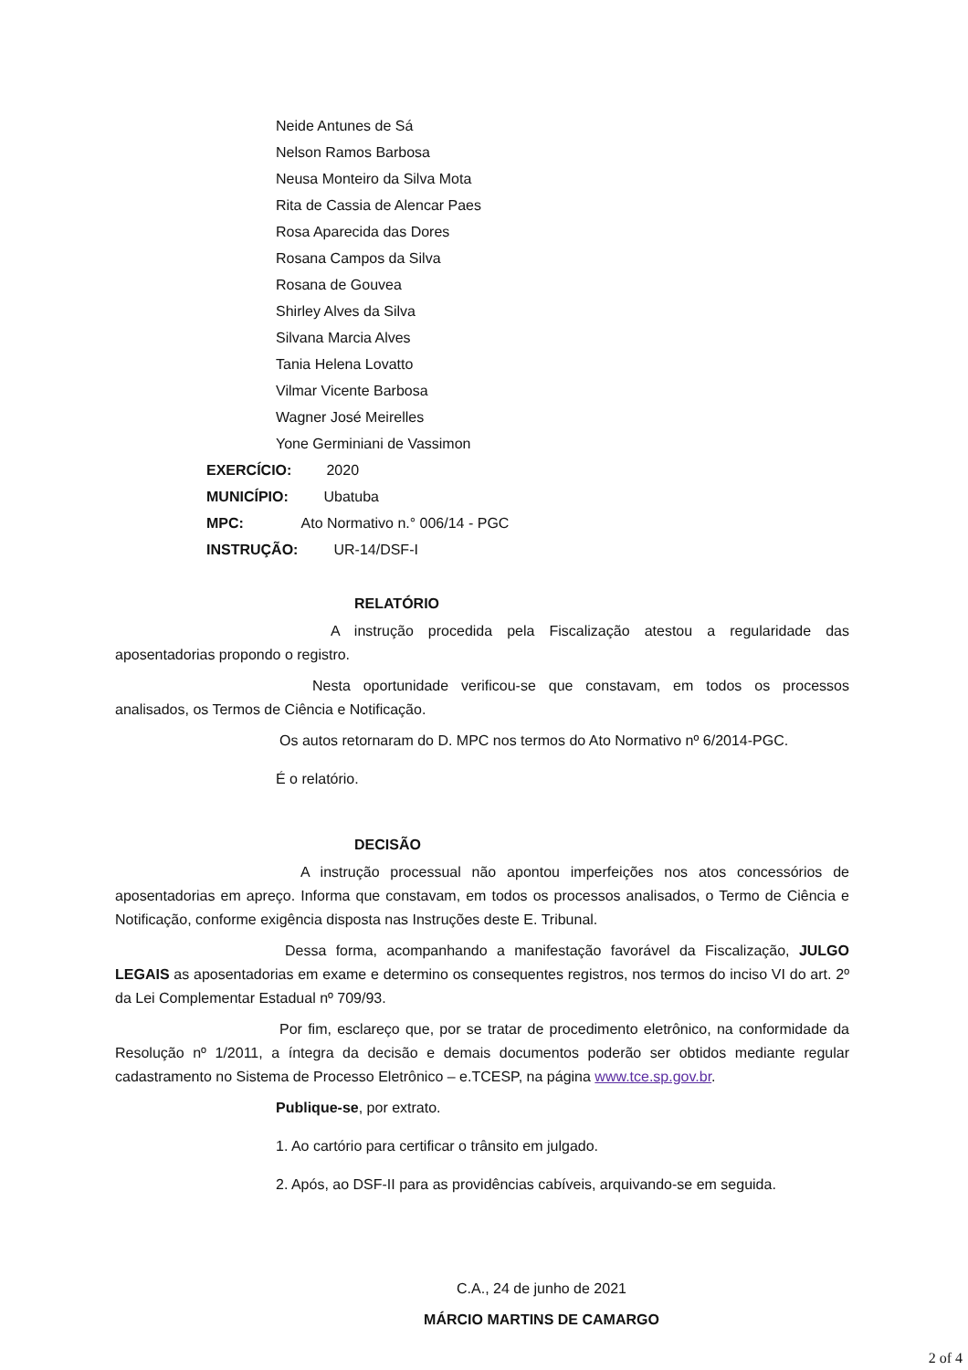Neide Antunes de Sá
Nelson Ramos Barbosa
Neusa Monteiro da Silva Mota
Rita de Cassia de Alencar Paes
Rosa Aparecida das Dores
Rosana Campos da Silva
Rosana de Gouvea
Shirley Alves da Silva
Silvana Marcia Alves
Tania Helena Lovatto
Vilmar Vicente Barbosa
Wagner José Meirelles
Yone Germiniani de Vassimon
EXERCÍCIO: 2020
MUNICÍPIO: Ubatuba
MPC: Ato Normativo n.° 006/14 - PGC
INSTRUÇÃO: UR-14/DSF-I
RELATÓRIO
A instrução procedida pela Fiscalização atestou a regularidade das aposentadorias propondo o registro.
Nesta oportunidade verificou-se que constavam, em todos os processos analisados, os Termos de Ciência e Notificação.
Os autos retornaram do D. MPC nos termos do Ato Normativo nº 6/2014-PGC.
É o relatório.
DECISÃO
A instrução processual não apontou imperfeições nos atos concessórios de aposentadorias em apreço. Informa que constavam, em todos os processos analisados, o Termo de Ciência e Notificação, conforme exigência disposta nas Instruções deste E. Tribunal.
Dessa forma, acompanhando a manifestação favorável da Fiscalização, JULGO LEGAIS as aposentadorias em exame e determino os consequentes registros, nos termos do inciso VI do art. 2º da Lei Complementar Estadual nº 709/93.
Por fim, esclareço que, por se tratar de procedimento eletrônico, na conformidade da Resolução nº 1/2011, a íntegra da decisão e demais documentos poderão ser obtidos mediante regular cadastramento no Sistema de Processo Eletrônico – e.TCESP, na página www.tce.sp.gov.br.
Publique-se, por extrato.
1. Ao cartório para certificar o trânsito em julgado.
2. Após, ao DSF-II para as providências cabíveis, arquivando-se em seguida.
C.A., 24 de junho de 2021
MÁRCIO MARTINS DE CAMARGO
2 of 4